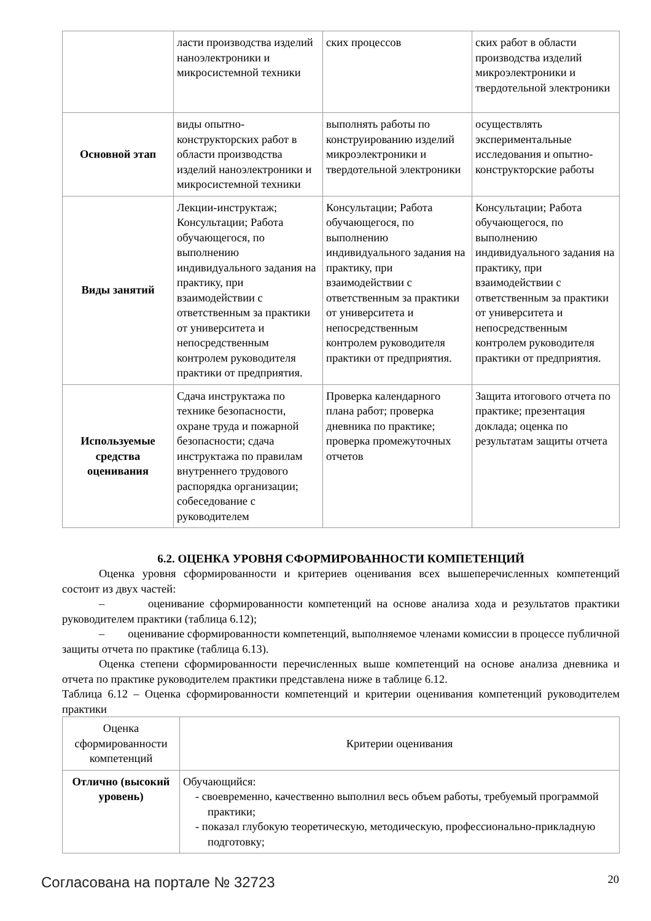| | ласти производства изделий наноэлектроники и микросистемной техники | ских процессов | ских работ в области производства изделий микроэлектроники и твердотельной электроники |
| Основной этап | виды опытно-конструкторских работ в области производства изделий наноэлектроники и микросистемной техники | выполнять работы по конструированию изделий микроэлектроники и твердотельной электроники | осуществлять экспериментальные исследования и опытно-конструкторские работы |
| Виды занятий | Лекции-инструктаж; Консультации; Работа обучающегося, по выполнению индивидуального задания на практику, при взаимодействии с ответственным за практики от университета и непосредственным контролем руководителя практики от предприятия. | Консультации; Работа обучающегося, по выполнению индивидуального задания на практику, при взаимодействии с ответственным за практики от университета и непосредственным контролем руководителя практики от предприятия. | Консультации; Работа обучающегося, по выполнению индивидуального задания на практику, при взаимодействии с ответственным за практики от университета и непосредственным контролем руководителя практики от предприятия. |
| Используемые средства оценивания | Сдача инструктажа по технике безопасности, охране труда и пожарной безопасности; сдача инструктажа по правилам внутреннего трудового распорядка организации; собеседование с руководителем | Проверка календарного плана работ; проверка дневника по практике; проверка промежуточных отчетов | Защита итогового отчета по практике; презентация доклада; оценка по результатам защиты отчета |
6.2. ОЦЕНКА УРОВНЯ СФОРМИРОВАННОСТИ КОМПЕТЕНЦИЙ
Оценка уровня сформированности и критериев оценивания всех вышеперечисленных компетенций состоит из двух частей:
– оценивание сформированности компетенций на основе анализа хода и результатов практики руководителем практики (таблица 6.12);
– оценивание сформированности компетенций, выполняемое членами комиссии в процессе публичной защиты отчета по практике (таблица 6.13).
Оценка степени сформированности перечисленных выше компетенций на основе анализа дневника и отчета по практике руководителем практики представлена ниже в таблице 6.12.
Таблица 6.12 – Оценка сформированности компетенций и критерии оценивания компетенций руководителем практики
| Оценка сформированности компетенций | Критерии оценивания |
| --- | --- |
| Отлично (высокий уровень) | Обучающийся: - своевременно, качественно выполнил весь объем работы, требуемый программой практики; - показал глубокую теоретическую, методическую, профессионально-прикладную подготовку; |
Согласована на портале № 32723 20